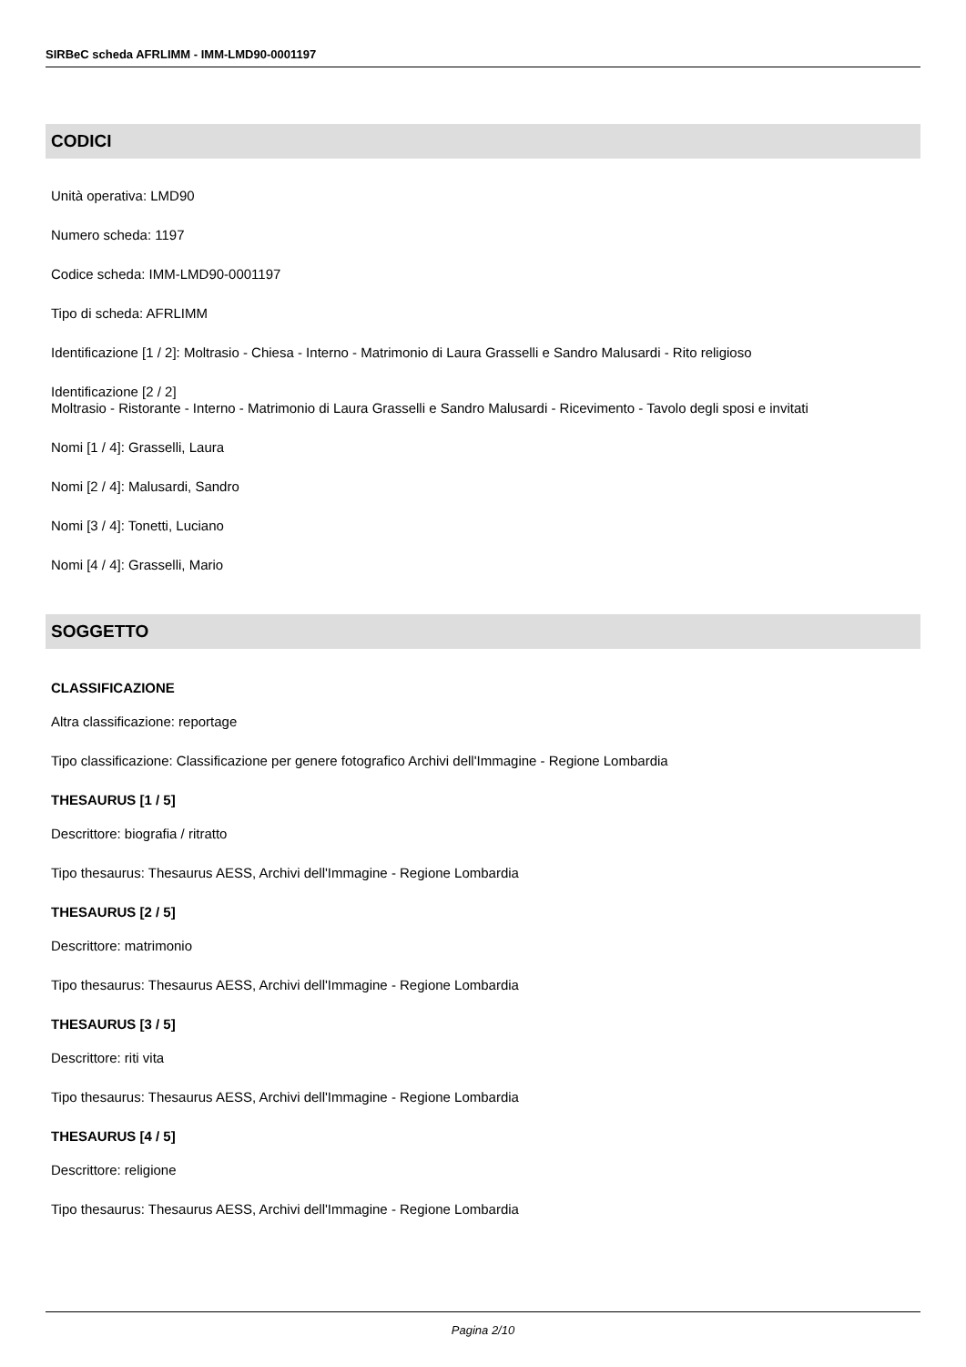SIRBeC scheda AFRLIMM - IMM-LMD90-0001197
CODICI
Unità operativa: LMD90
Numero scheda: 1197
Codice scheda: IMM-LMD90-0001197
Tipo di scheda: AFRLIMM
Identificazione [1 / 2]: Moltrasio - Chiesa - Interno - Matrimonio di Laura Grasselli e Sandro Malusardi - Rito religioso
Identificazione [2 / 2]
Moltrasio - Ristorante - Interno - Matrimonio di Laura Grasselli e Sandro Malusardi - Ricevimento - Tavolo degli sposi e invitati
Nomi [1 / 4]: Grasselli, Laura
Nomi [2 / 4]: Malusardi, Sandro
Nomi [3 / 4]: Tonetti, Luciano
Nomi [4 / 4]: Grasselli, Mario
SOGGETTO
CLASSIFICAZIONE
Altra classificazione: reportage
Tipo classificazione: Classificazione per genere fotografico Archivi dell'Immagine - Regione Lombardia
THESAURUS [1 / 5]
Descrittore: biografia / ritratto
Tipo thesaurus: Thesaurus AESS, Archivi dell'Immagine - Regione Lombardia
THESAURUS [2 / 5]
Descrittore: matrimonio
Tipo thesaurus: Thesaurus AESS, Archivi dell'Immagine - Regione Lombardia
THESAURUS [3 / 5]
Descrittore: riti vita
Tipo thesaurus: Thesaurus AESS, Archivi dell'Immagine - Regione Lombardia
THESAURUS [4 / 5]
Descrittore: religione
Tipo thesaurus: Thesaurus AESS, Archivi dell'Immagine - Regione Lombardia
Pagina 2/10